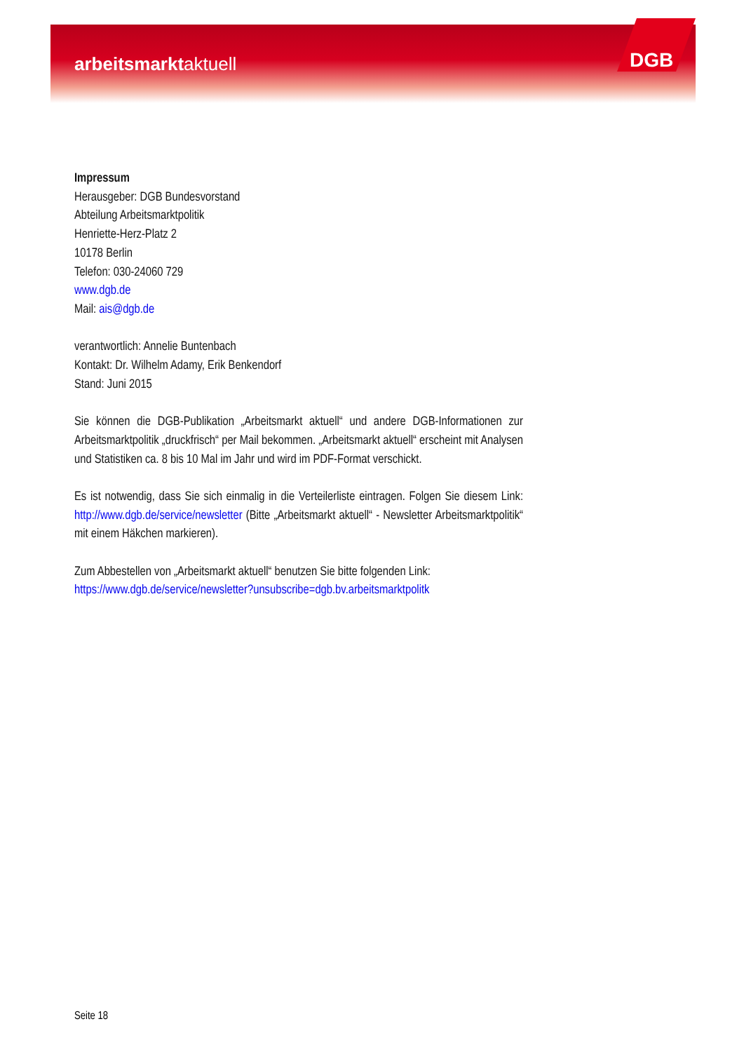arbeitsmarktaktuell DGB
Impressum
Herausgeber: DGB Bundesvorstand
Abteilung Arbeitsmarktpolitik
Henriette-Herz-Platz 2
10178 Berlin
Telefon: 030-24060 729
www.dgb.de
Mail: ais@dgb.de
verantwortlich: Annelie Buntenbach
Kontakt: Dr. Wilhelm Adamy, Erik Benkendorf
Stand: Juni 2015
Sie können die DGB-Publikation „Arbeitsmarkt aktuell“ und andere DGB-Informationen zur Arbeitsmarktpolitik „druckfrisch“ per Mail bekommen. „Arbeitsmarkt aktuell“ erscheint mit Analysen und Statistiken ca. 8 bis 10 Mal im Jahr und wird im PDF-Format verschickt.
Es ist notwendig, dass Sie sich einmalig in die Verteilerliste eintragen. Folgen Sie diesem Link: http://www.dgb.de/service/newsletter (Bitte „Arbeitsmarkt aktuell“ - Newsletter Arbeitsmarktpolitik“ mit einem Häkchen markieren).
Zum Abbestellen von „Arbeitsmarkt aktuell“ benutzen Sie bitte folgenden Link:
https://www.dgb.de/service/newsletter?unsubscribe=dgb.bv.arbeitsmarktpolitk
Seite 18